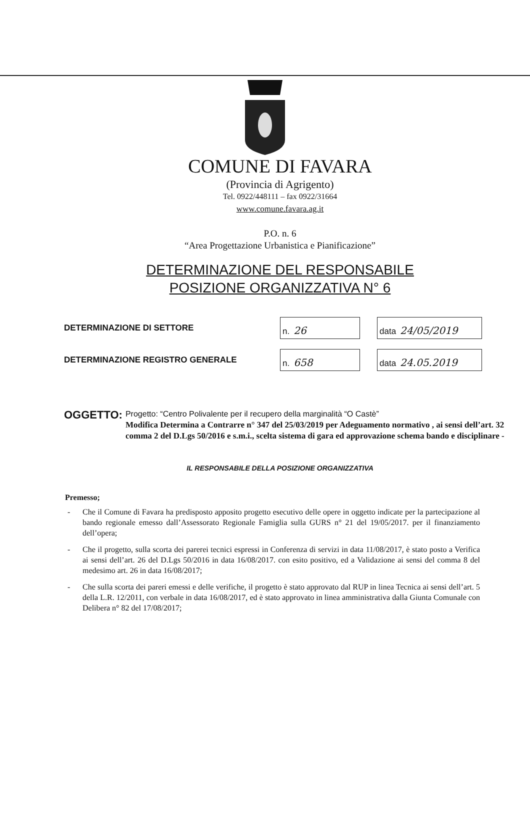COMUNE DI FAVARA
(Provincia di Agrigento)
Tel. 0922/448111 – fax 0922/31664
www.comune.favara.ag.it
P.O. n. 6
“Area Progettazione Urbanistica e Pianificazione”
DETERMINAZIONE DEL RESPONSABILE
POSIZIONE ORGANIZZATIVA N° 6
DETERMINAZIONE DI SETTORE n. 26 data 24/05/2019
DETERMINAZIONE REGISTRO GENERALE n. 658 data 24.05.2019
OGGETTO:
Progetto: “Centro Polivalente per il recupero della marginalità “O Castè”
Modifica Determina a Contrarre n° 347 del 25/03/2019 per Adeguamento normativo , ai sensi dell’art. 32 comma 2 del D.Lgs 50/2016 e s.m.i., scelta sistema di gara ed approvazione schema bando e disciplinare -
IL RESPONSABILE DELLA POSIZIONE ORGANIZZATIVA
Premesso;
- Che il Comune di Favara ha predisposto apposito progetto esecutivo delle opere in oggetto indicate per la partecipazione al bando regionale emesso dall’Assessorato Regionale Famiglia sulla GURS n° 21 del 19/05/2017. per il finanziamento dell’opera;
- Che il progetto, sulla scorta dei parerei tecnici espressi in Conferenza di servizi in data 11/08/2017, è stato posto a Verifica ai sensi dell’art. 26 del D.Lgs 50/2016 in data 16/08/2017. con esito positivo, ed a Validazione ai sensi del comma 8 del medesimo art. 26 in data 16/08/2017;
- Che sulla scorta dei pareri emessi e delle verifiche, il progetto è stato approvato dal RUP in linea Tecnica ai sensi dell’art. 5 della L.R. 12/2011, con verbale in data 16/08/2017, ed è stato approvato in linea amministrativa dalla Giunta Comunale con Delibera n° 82 del 17/08/2017;